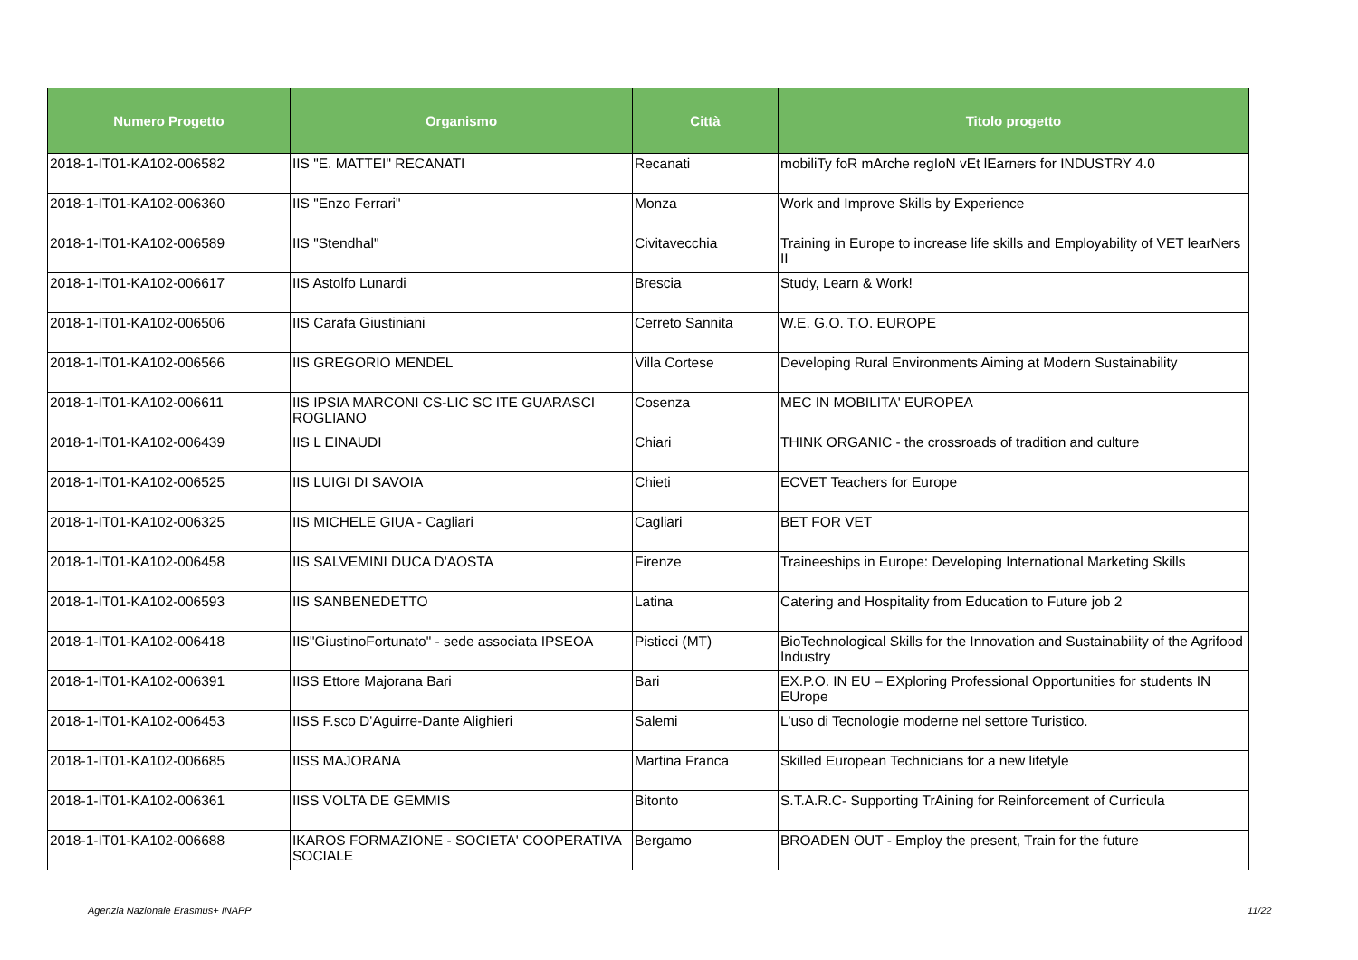| Numero Progetto | Organismo | Città | Titolo progetto |
| --- | --- | --- | --- |
| 2018-1-IT01-KA102-006582 | IIS "E. MATTEI" RECANATI | Recanati | mobiliTy foR mArche regIoN vEt lEarners for INDUSTRY 4.0 |
| 2018-1-IT01-KA102-006360 | IIS "Enzo Ferrari" | Monza | Work and Improve Skills by Experience |
| 2018-1-IT01-KA102-006589 | IIS "Stendhal" | Civitavecchia | Training in Europe to increase life skills and Employability of VET learNers II |
| 2018-1-IT01-KA102-006617 | IIS Astolfo Lunardi | Brescia | Study, Learn & Work! |
| 2018-1-IT01-KA102-006506 | IIS Carafa Giustiniani | Cerreto Sannita | W.E. G.O. T.O. EUROPE |
| 2018-1-IT01-KA102-006566 | IIS GREGORIO MENDEL | Villa Cortese | Developing Rural Environments Aiming at Modern Sustainability |
| 2018-1-IT01-KA102-006611 | IIS IPSIA MARCONI CS-LIC SC ITE GUARASCI ROGLIANO | Cosenza | MEC IN MOBILITA' EUROPEA |
| 2018-1-IT01-KA102-006439 | IIS L EINAUDI | Chiari | THINK ORGANIC - the crossroads of tradition and culture |
| 2018-1-IT01-KA102-006525 | IIS LUIGI DI SAVOIA | Chieti | ECVET Teachers for Europe |
| 2018-1-IT01-KA102-006325 | IIS MICHELE GIUA - Cagliari | Cagliari | BET FOR VET |
| 2018-1-IT01-KA102-006458 | IIS SALVEMINI DUCA D'AOSTA | Firenze | Traineeships in Europe: Developing International Marketing Skills |
| 2018-1-IT01-KA102-006593 | IIS SANBENEDETTO | Latina | Catering and Hospitality from Education to Future job 2 |
| 2018-1-IT01-KA102-006418 | IIS"GiustinoFortunato" - sede associata IPSEOA | Pisticci (MT) | BioTechnological Skills for the Innovation and Sustainability of the Agrifood Industry |
| 2018-1-IT01-KA102-006391 | IISS Ettore Majorana Bari | Bari | EX.P.O. IN EU – EXploring Professional Opportunities for students IN EUrope |
| 2018-1-IT01-KA102-006453 | IISS F.sco D'Aguirre-Dante Alighieri | Salemi | L'uso di Tecnologie moderne nel settore Turistico. |
| 2018-1-IT01-KA102-006685 | IISS MAJORANA | Martina Franca | Skilled European Technicians for a new lifetyle |
| 2018-1-IT01-KA102-006361 | IISS VOLTA DE GEMMIS | Bitonto | S.T.A.R.C- Supporting TrAining for Reinforcement of Curricula |
| 2018-1-IT01-KA102-006688 | IKAROS FORMAZIONE - SOCIETA' COOPERATIVA SOCIALE | Bergamo | BROADEN OUT - Employ the present, Train for the future |
Agenzia Nazionale Erasmus+ INAPP
11/22